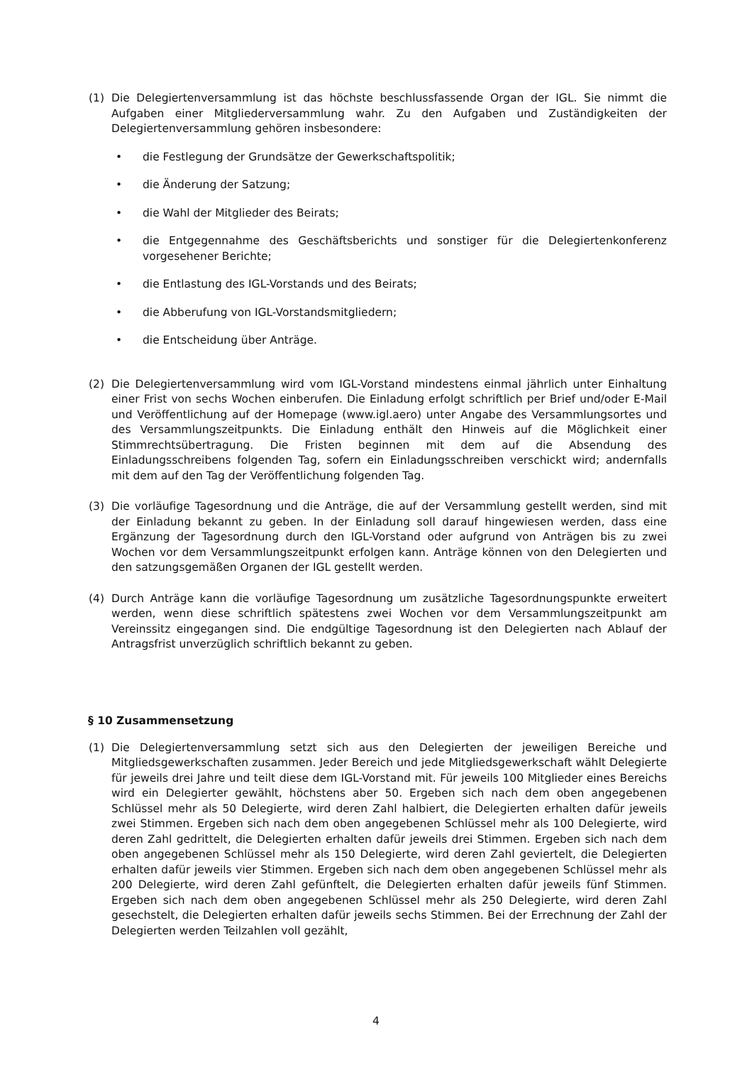(1) Die Delegiertenversammlung ist das höchste beschlussfassende Organ der IGL. Sie nimmt die Aufgaben einer Mitgliederversammlung wahr. Zu den Aufgaben und Zuständigkeiten der Delegiertenversammlung gehören insbesondere:
• die Festlegung der Grundsätze der Gewerkschaftspolitik;
• die Änderung der Satzung;
• die Wahl der Mitglieder des Beirats;
• die Entgegennahme des Geschäftsberichts und sonstiger für die Delegiertenkonferenz vorgesehener Berichte;
• die Entlastung des IGL-Vorstands und des Beirats;
• die Abberufung von IGL-Vorstandsmitgliedern;
• die Entscheidung über Anträge.
(2) Die Delegiertenversammlung wird vom IGL-Vorstand mindestens einmal jährlich unter Einhaltung einer Frist von sechs Wochen einberufen. Die Einladung erfolgt schriftlich per Brief und/oder E-Mail und Veröffentlichung auf der Homepage (www.igl.aero) unter Angabe des Versammlungsortes und des Versammlungszeitpunkts. Die Einladung enthält den Hinweis auf die Möglichkeit einer Stimmrechtsübertragung. Die Fristen beginnen mit dem auf die Absendung des Einladungsschreibens folgenden Tag, sofern ein Einladungsschreiben verschickt wird; andernfalls mit dem auf den Tag der Veröffentlichung folgenden Tag.
(3) Die vorläufige Tagesordnung und die Anträge, die auf der Versammlung gestellt werden, sind mit der Einladung bekannt zu geben. In der Einladung soll darauf hingewiesen werden, dass eine Ergänzung der Tagesordnung durch den IGL-Vorstand oder aufgrund von Anträgen bis zu zwei Wochen vor dem Versammlungszeitpunkt erfolgen kann. Anträge können von den Delegierten und den satzungsgemäßen Organen der IGL gestellt werden.
(4) Durch Anträge kann die vorläufige Tagesordnung um zusätzliche Tagesordnungspunkte erweitert werden, wenn diese schriftlich spätestens zwei Wochen vor dem Versammlungszeitpunkt am Vereinssitz eingegangen sind. Die endgültige Tagesordnung ist den Delegierten nach Ablauf der Antragsfrist unverzüglich schriftlich bekannt zu geben.
§ 10 Zusammensetzung
(1) Die Delegiertenversammlung setzt sich aus den Delegierten der jeweiligen Bereiche und Mitgliedsgewerkschaften zusammen. Jeder Bereich und jede Mitgliedsgewerkschaft wählt Delegierte für jeweils drei Jahre und teilt diese dem IGL-Vorstand mit. Für jeweils 100 Mitglieder eines Bereichs wird ein Delegierter gewählt, höchstens aber 50. Ergeben sich nach dem oben angegebenen Schlüssel mehr als 50 Delegierte, wird deren Zahl halbiert, die Delegierten erhalten dafür jeweils zwei Stimmen. Ergeben sich nach dem oben angegebenen Schlüssel mehr als 100 Delegierte, wird deren Zahl gedrittelt, die Delegierten erhalten dafür jeweils drei Stimmen. Ergeben sich nach dem oben angegebenen Schlüssel mehr als 150 Delegierte, wird deren Zahl geviertelt, die Delegierten erhalten dafür jeweils vier Stimmen. Ergeben sich nach dem oben angegebenen Schlüssel mehr als 200 Delegierte, wird deren Zahl gefünftelt, die Delegierten erhalten dafür jeweils fünf Stimmen. Ergeben sich nach dem oben angegebenen Schlüssel mehr als 250 Delegierte, wird deren Zahl gesechstelt, die Delegierten erhalten dafür jeweils sechs Stimmen. Bei der Errechnung der Zahl der Delegierten werden Teilzahlen voll gezählt,
4